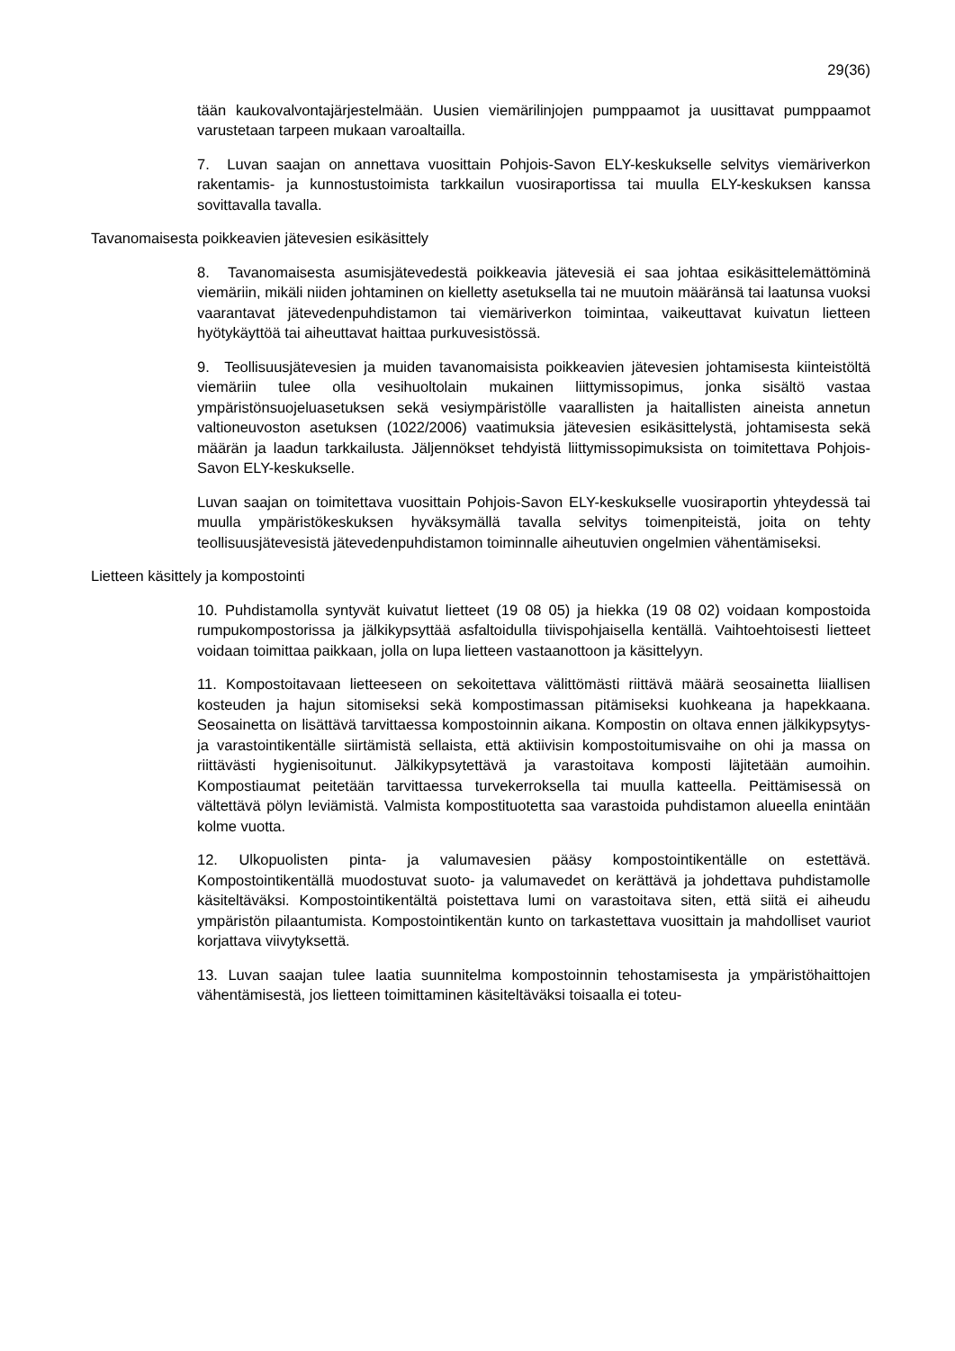29(36)
tään kaukovalvontajärjestelmään. Uusien viemärilinjojen pumppaamot ja uusittavat pumppaamot varustetaan tarpeen mukaan varoaltailla.
7. Luvan saajan on annettava vuosittain Pohjois-Savon ELY-keskukselle selvitys viemäriverkon rakentamis- ja kunnostustoimista tarkkailun vuosiraportissa tai muulla ELY-keskuksen kanssa sovittavalla tavalla.
Tavanomaisesta poikkeavien jätevesien esikäsittely
8. Tavanomaisesta asumisjätevedestä poikkeavia jätevesiä ei saa johtaa esikäsittelemättöminä viemäriin, mikäli niiden johtaminen on kielletty asetuksella tai ne muutoin määränsä tai laatunsa vuoksi vaarantavat jätevedenpuhdistamon tai viemäriverkon toimintaa, vaikeuttavat kuivatun lietteen hyötykäyttöä tai aiheuttavat haittaa purkuvesistössä.
9. Teollisuusjätevesien ja muiden tavanomaisista poikkeavien jätevesien johtamisesta kiinteistöltä viemäriin tulee olla vesihuoltolain mukainen liittymissopimus, jonka sisältö vastaa ympäristönsuojeluasetuksen sekä vesiympäristölle vaarallisten ja haitallisten aineista annetun valtioneuvoston asetuksen (1022/2006) vaatimuksia jätevesien esikäsittelystä, johtamisesta sekä määrän ja laadun tarkkailusta. Jäljennökset tehdyistä liittymissopimuksista on toimitettava Pohjois-Savon ELY-keskukselle.
Luvan saajan on toimitettava vuosittain Pohjois-Savon ELY-keskukselle vuosiraportin yhteydessä tai muulla ympäristökeskuksen hyväksymällä tavalla selvitys toimenpiteistä, joita on tehty teollisuusjätevesistä jätevedenpuhdistamon toiminnalle aiheutuvien ongelmien vähentämiseksi.
Lietteen käsittely ja kompostointi
10. Puhdistamolla syntyvät kuivatut lietteet (19 08 05) ja hiekka (19 08 02) voidaan kompostoida rumpukompostorissa ja jälkikypsyttää asfaltoidulla tiivispohjaisella kentällä. Vaihtoehtoisesti lietteet voidaan toimittaa paikkaan, jolla on lupa lietteen vastaanottoon ja käsittelyyn.
11. Kompostoitavaan lietteeseen on sekoitettava välittömästi riittävä määrä seosainetta liiallisen kosteuden ja hajun sitomiseksi sekä kompostimassan pitämiseksi kuohkeana ja hapekkaana. Seosainetta on lisättävä tarvittaessa kompostoinnin aikana. Kompostin on oltava ennen jälkikypsytys- ja varastointikentälle siirtämistä sellaista, että aktiivisin kompostoitumisvaihe on ohi ja massa on riittävästi hygienisoitunut. Jälkikypsytettävä ja varastoitava komposti läjitetään aumoihin. Kompostiaumat peitetään tarvittaessa turvekerroksella tai muulla katteella. Peittämisessä on vältettävä pölyn leviämistä. Valmista kompostituotetta saa varastoida puhdistamon alueella enintään kolme vuotta.
12. Ulkopuolisten pinta- ja valumavesien pääsy kompostointikentälle on estettävä. Kompostointikentällä muodostuvat suoto- ja valumavedet on kerättävä ja johdettava puhdistamolle käsiteltäväksi. Kompostointikentältä poistettava lumi on varastoitava siten, että siitä ei aiheudu ympäristön pilaantumista. Kompostointikentän kunto on tarkastettava vuosittain ja mahdolliset vauriot korjattava viivytyksettä.
13. Luvan saajan tulee laatia suunnitelma kompostoinnin tehostamisesta ja ympäristöhaittojen vähentämisestä, jos lietteen toimittaminen käsiteltäväksi toisaalla ei toteu-